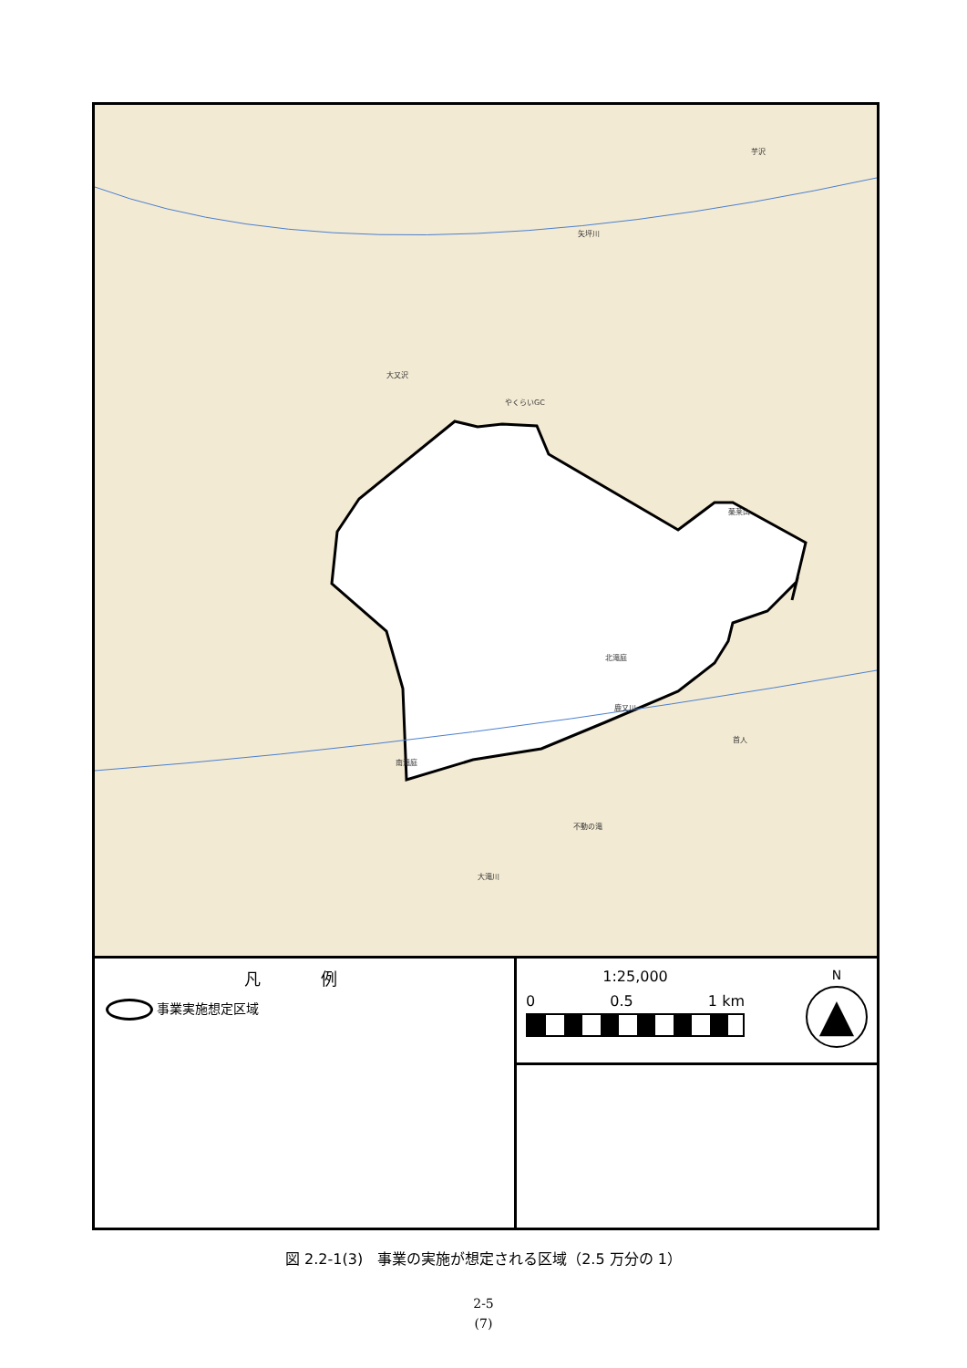矢坪川
芋沢
大又沢
やくらいGC
薬莱山
北滝庭
鹿又川
南滝庭
不動の滝
首人
大滝川
凡 例
事業実施想定区域
1:25,000
0 0.5 1 km
N
▲
図 2.2-1(3)　事業の実施が想定される区域（2.5 万分の 1）
2-5
(7)